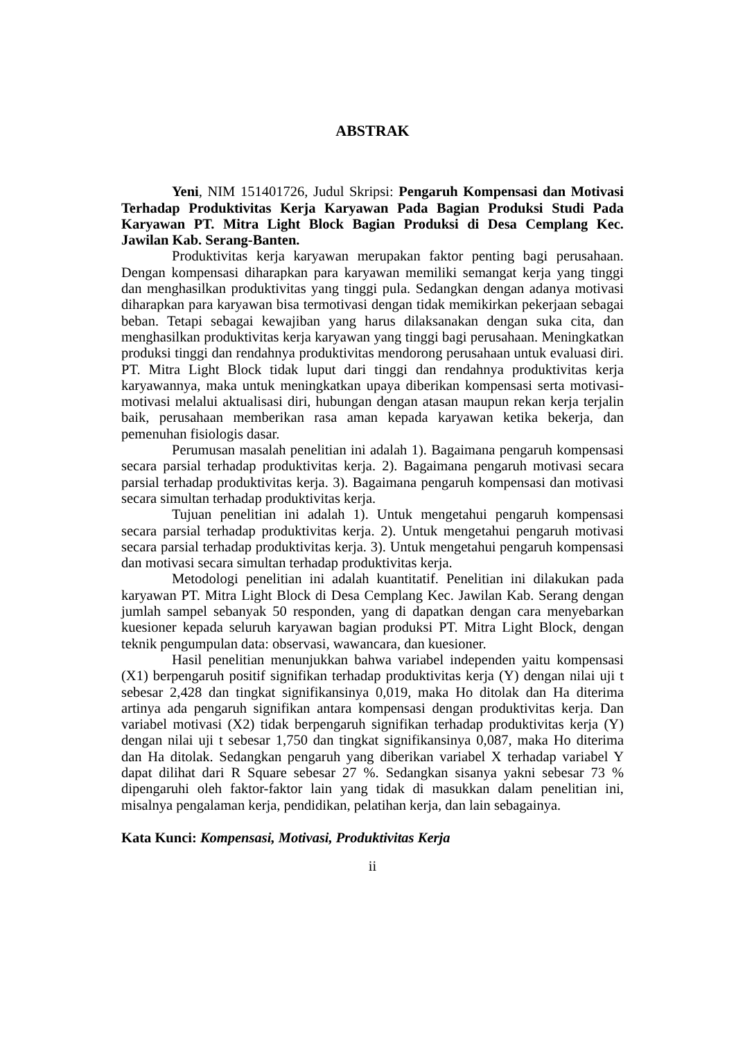ABSTRAK
Yeni, NIM 151401726, Judul Skripsi: Pengaruh Kompensasi dan Motivasi Terhadap Produktivitas Kerja Karyawan Pada Bagian Produksi Studi Pada Karyawan PT. Mitra Light Block Bagian Produksi di Desa Cemplang Kec. Jawilan Kab. Serang-Banten.
Produktivitas kerja karyawan merupakan faktor penting bagi perusahaan. Dengan kompensasi diharapkan para karyawan memiliki semangat kerja yang tinggi dan menghasilkan produktivitas yang tinggi pula. Sedangkan dengan adanya motivasi diharapkan para karyawan bisa termotivasi dengan tidak memikirkan pekerjaan sebagai beban. Tetapi sebagai kewajiban yang harus dilaksanakan dengan suka cita, dan menghasilkan produktivitas kerja karyawan yang tinggi bagi perusahaan. Meningkatkan produksi tinggi dan rendahnya produktivitas mendorong perusahaan untuk evaluasi diri. PT. Mitra Light Block tidak luput dari tinggi dan rendahnya produktivitas kerja karyawannya, maka untuk meningkatkan upaya diberikan kompensasi serta motivasi-motivasi melalui aktualisasi diri, hubungan dengan atasan maupun rekan kerja terjalin baik, perusahaan memberikan rasa aman kepada karyawan ketika bekerja, dan pemenuhan fisiologis dasar.
Perumusan masalah penelitian ini adalah 1). Bagaimana pengaruh kompensasi secara parsial terhadap produktivitas kerja. 2). Bagaimana pengaruh motivasi secara parsial terhadap produktivitas kerja. 3). Bagaimana pengaruh kompensasi dan motivasi secara simultan terhadap produktivitas kerja.
Tujuan penelitian ini adalah 1). Untuk mengetahui pengaruh kompensasi secara parsial terhadap produktivitas kerja. 2). Untuk mengetahui pengaruh motivasi secara parsial terhadap produktivitas kerja. 3). Untuk mengetahui pengaruh kompensasi dan motivasi secara simultan terhadap produktivitas kerja.
Metodologi penelitian ini adalah kuantitatif. Penelitian ini dilakukan pada karyawan PT. Mitra Light Block di Desa Cemplang Kec. Jawilan Kab. Serang dengan jumlah sampel sebanyak 50 responden, yang di dapatkan dengan cara menyebarkan kuesioner kepada seluruh karyawan bagian produksi PT. Mitra Light Block, dengan teknik pengumpulan data: observasi, wawancara, dan kuesioner.
Hasil penelitian menunjukkan bahwa variabel independen yaitu kompensasi (X1) berpengaruh positif signifikan terhadap produktivitas kerja (Y) dengan nilai uji t sebesar 2,428 dan tingkat signifikansinya 0,019, maka Ho ditolak dan Ha diterima artinya ada pengaruh signifikan antara kompensasi dengan produktivitas kerja. Dan variabel motivasi (X2) tidak berpengaruh signifikan terhadap produktivitas kerja (Y) dengan nilai uji t sebesar 1,750 dan tingkat signifikansinya 0,087, maka Ho diterima dan Ha ditolak. Sedangkan pengaruh yang diberikan variabel X terhadap variabel Y dapat dilihat dari R Square sebesar 27 %. Sedangkan sisanya yakni sebesar 73 % dipengaruhi oleh faktor-faktor lain yang tidak di masukkan dalam penelitian ini, misalnya pengalaman kerja, pendidikan, pelatihan kerja, dan lain sebagainya.
Kata Kunci: Kompensasi, Motivasi, Produktivitas Kerja
ii